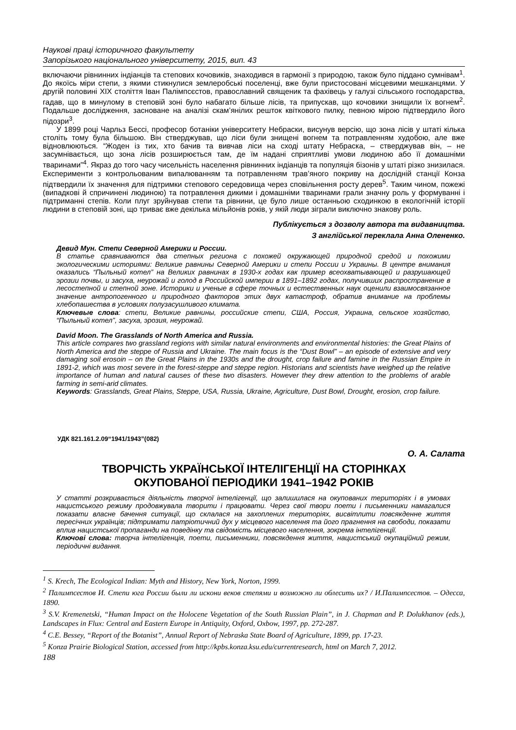Наукові праці історичного факультету
Запорізького національного університету, 2015, вип. 43
включаючи рівнинних індіанців та степових кочовиків, знаходився в гармонії з природою, також було піддано сумнівам<sup>1</sup>. До якоїсь міри степи, з якими стикнулися землеробські поселенці, вже були пристосовані місцевими мешканцями. У другій половині XIX століття Іван Палімпсєстов, православний священик та фахівець у галузі сільського господарства, гадав, що в минулому в степовій зоні було набагато більше лісів, та припускав, що кочовики знищили їх вогнем<sup>2</sup>. Подальше дослідження, засноване на аналізі скам’янілих решток квіткового пилку, певною мірою підтвердило його підозри<sup>3</sup>.
У 1899 році Чарльз Бессі, професор ботаніки університету Небраски, висунув версію, що зона лісів у штаті кілька століть тому була більшою. Він стверджував, що ліси були знищені вогнем та потравленням худобою, але вже відновлюються. “Жоден із тих, хто бачив та вивчав ліси на сході штату Небраска, – стверджував він, – не засумнівається, що зона лісів розширюється там, де їм надані сприятливі умови людиною або її домашніми тваринами”<sup>4</sup>. Якраз до того часу чисельність населення рівнинних індіанців та популяція бізонів у штаті різко знизилася. Експерименти з контрольованим випалюванням та потравленням трав’яного покриву на дослідній станції Конза підтвердили їх значення для підтримки степового середовища через сповільнення росту дерев<sup>5</sup>. Таким чином, пожежі (випадкові й спричинені людиною) та потравлення дикими і домашніми тваринами грали значну роль у формуванні і підтриманні степів. Коли плуг зруйнував степи та рівнини, це було лише останньою сходинкою в екологічній історії людини в степовій зоні, що триває вже декілька мільйонів років, у якій люди зіграли виключно знакову роль.
Публікується з дозволу автора та видавництва.
З англійської переклала Анна Олененко.
Девид Мун. Степи Северной Америки и России.
В статье сравниваются два степных региона с похожей окружающей природной средой и похожими экологическими историями: Великие равнины Северной Америки и степи России и Украины. В центре внимания оказались “Пыльный котел” на Великих равнинах в 1930-х годах как пример всеохватывающей и разрушающей эрозии почвы, и засуха, неурожай и голод в Российской империи в 1891–1892 годах, получивших распространение в лесостепной и степной зоне. Историки и ученые в сфере точных и естественных наук оценили взаимосвязанное значение антропогенного и природного факторов этих двух катастроф, обратив внимание на проблемы хлебопашества в условиях полузасушливого климата.
Ключевые слова: степи, Великие равнины, российские степи, США, Россия, Украина, сельское хозяйство, “Пыльный котел”, засуха, эрозия, неурожай.
David Moon. The Grasslands of North America and Russia.
This article compares two grassland regions with similar natural environments and environmental histories: the Great Plains of North America and the steppe of Russia and Ukraine. The main focus is the “Dust Bowl” – an episode of extensive and very damaging soil erosoin – on the Great Plains in the 1930s and the drought, crop failure and famine in the Russian Empire in 1891-2, which was most severe in the forest-steppe and steppe region. Historians and scientists have weighed up the relative importance of human and natural causes of these two disasters. However they drew attention to the problems of arable farming in semi-arid climates.
Keywords: Grasslands, Great Plains, Steppe, USA, Russia, Ukraine, Agriculture, Dust Bowl, Drought, erosion, crop failure.
УДК 821.161.2.09“1941/1943”(082)
О. А. Салата
ТВОРЧІСТЬ УКРАЇНСЬКОЇ ІНТЕЛІГЕНЦІЇ НА СТОРІНКАХ
ОКУПОВАНОЇ ПЕРІОДИКИ 1941–1942 РОКІВ
У статті розкривається діяльність творчої інтелігенції, що залишилася на окупованих територіях і в умовах нацистського режиму продовжувала творити і працювати. Через свої твори поети і письменники намагалися показати власне бачення ситуації, що склалася на захоплених територіях, висвітлити повсякденне життя пересічних українців; підтримати патріотичний дух у місцевого населення та його прагнення на свободи, показати вплив нацистської пропаганди на поведінку та свідомість місцевого населення, зокрема інтелігенції.
Ключові слова: творча інтелігенція, поети, письменники, повсякдення життя, нацистський окупаційний режим, періодичні видання.
<sup>1</sup> S. Krech, The Ecological Indian: Myth and History, New York, Norton, 1999.
<sup>2</sup> Палимпсестов И. Степи юга России были ли искони веков степями и возможно ли облесить их? / И.Палимпсестов. – Одесса, 1890.
<sup>3</sup> S.V. Kremenetski, “Human Impact on the Holocene Vegetation of the South Russian Plain”, in J. Chapman and P. Dolukhanov (eds.), Landscapes in Flux: Central and Eastern Europe in Antiquity, Oxford, Oxbow, 1997, pp. 272-287.
<sup>4</sup> C.E. Bessey, “Report of the Botanist”, Annual Report of Nebraska State Board of Agriculture, 1899, pp. 17-23.
<sup>5</sup> Konza Prairie Biological Station, accessed from http://kpbs.konza.ksu.edu/currentresearch, html on March 7, 2012.
188